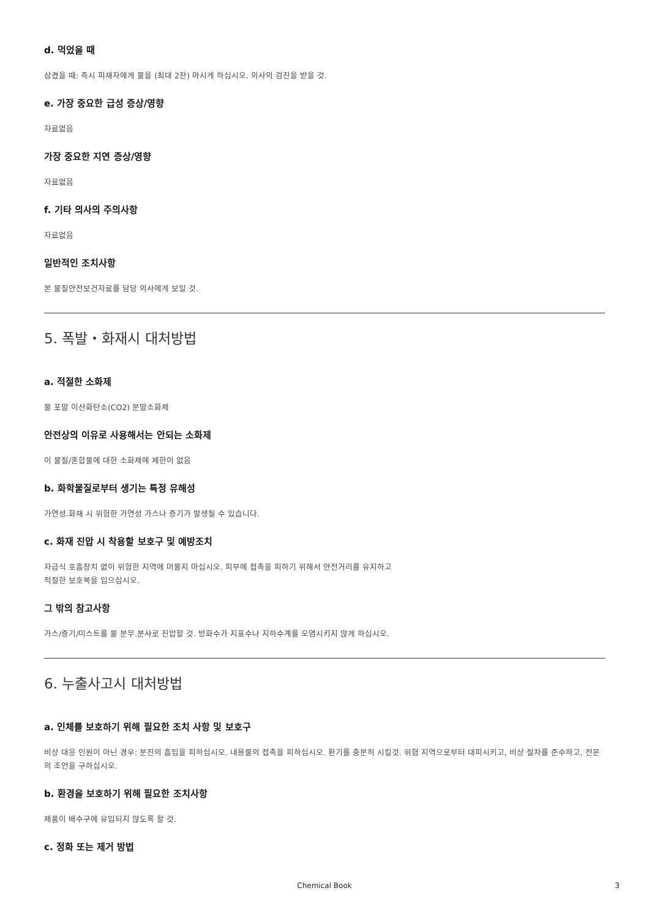d. 먹었을 때
삼켰을 때: 즉시 피재자에게 물을 (최대 2잔) 마시게 하십시오. 의사의 검진을 받을 것.
e. 가장 중요한 급성 증상/영향
자료없음
가장 중요한 지연 증상/영향
자료없음
f. 기타 의사의 주의사항
자료없음
일반적인 조치사항
본 물질안전보건자료를 담당 의사에게 보일 것.
5. 폭발・화재시 대처방법
a. 적절한 소화제
물 포말 이산화탄소(CO2) 분말소화제
안전상의 이유로 사용해서는 안되는 소화제
이 물질/혼합물에 대한 소화제에 제한이 없음
b. 화학물질로부터 생기는 특정 유해성
가연성.화재 시 위험한 가연성 가스나 증기가 발생될 수 있습니다.
c. 화재 진압 시 착용할 보호구 및 예방조치
자급식 호흡장치 없이 위험한 지역에 머물지 마십시오. 피부에 접촉을 피하기 위해서 안전거리를 유지하고
적절한 보호복을 입으십시오.
그 밖의 참고사항
가스/증기/미스트를 물 분무.분사로 진압할 것. 방화수가 지표수나 지하수계를 오염시키지 않게 하십시오.
6. 누출사고시 대처방법
a. 인체를 보호하기 위해 필요한 조치 사항 및 보호구
비상 대응 인원이 아닌 경우: 분진의 흡입을 피하십시오. 내용물의 접촉을 피하십시오. 환기를 충분히 시킬것. 위험 지역으로부터 대피시키고, 비상 절차를 준수하고, 전문의 조언을 구하십시오.
b. 환경을 보호하기 위해 필요한 조치사항
제품이 배수구에 유입되지 않도록 할 것.
c. 정화 또는 제거 방법
Chemical Book 3